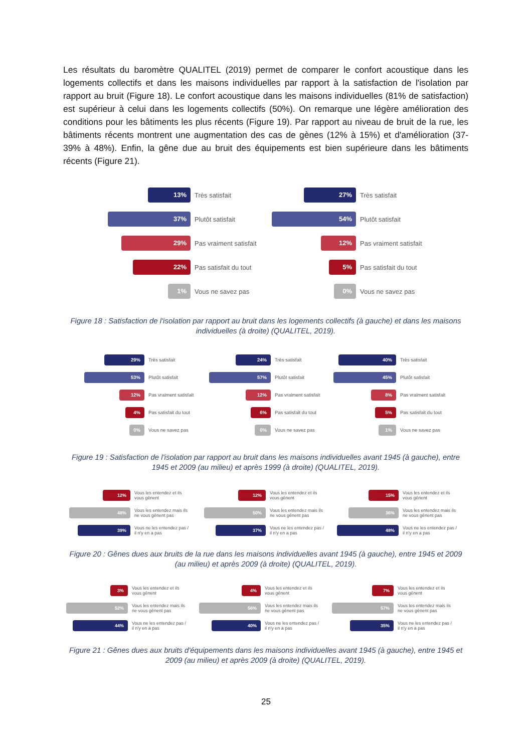Les résultats du baromètre QUALITEL (2019) permet de comparer le confort acoustique dans les logements collectifs et dans les maisons individuelles par rapport à la satisfaction de l'isolation par rapport au bruit (Figure 18). Le confort acoustique dans les maisons individuelles (81% de satisfaction) est supérieur à celui dans les logements collectifs (50%). On remarque une légère amélioration des conditions pour les bâtiments les plus récents (Figure 19). Par rapport au niveau de bruit de la rue, les bâtiments récents montrent une augmentation des cas de gènes (12% à 15%) et d'amélioration (37-39% à 48%). Enfin, la gêne due au bruit des équipements est bien supérieure dans les bâtiments récents (Figure 21).
13%
Très satisfait
37%
Plutôt satisfait
29%
Pas vraiment satisfait
22%
Pas satisfait du tout
1%
Vous ne savez pas
27%
Très satisfait
54%
Plutôt satisfait
12%
Pas vraiment satisfait
5%
Pas satisfait du tout
0%
Vous ne savez pas
Figure 18 : Satisfaction de l'isolation par rapport au bruit dans les logements collectifs (à gauche) et dans les maisons individuelles (à droite) (QUALITEL, 2019).
29%
Très satisfait
53%
Plutôt satisfait
12%
Pas vraiment satisfait
4%
Pas satisfait du tout
0%
Vous ne savez pas
24%
Très satisfait
57%
Plutôt satisfait
12%
Pas vraiment satisfait
6%
Pas satisfait du tout
0%
Vous ne savez pas
40%
Très satisfait
45%
Plutôt satisfait
8%
Pas vraiment satisfait
5%
Pas satisfait du tout
1%
Vous ne savez pas
Figure 19 : Satisfaction de l'isolation par rapport au bruit dans les maisons individuelles avant 1945 (à gauche), entre 1945 et 2009 (au milieu) et après 1999 (à droite) (QUALITEL, 2019).
12%
Vous les entendez et ils
vous gênent
48%
Vous les entendez mais ils
ne vous gênent pas
39%
Vous ne les entendez pas /
il n'y en a pas
12%
Vous les entendez et ils
vous gênent
50%
Vous les entendez mais ils
ne vous gênent pas
37%
Vous ne les entendez pas /
il n'y en a pas
15%
Vous les entendez et ils
vous gênent
36%
Vous les entendez mais ils
ne vous gênent pas
48%
Vous ne les entendez pas /
il n'y en a pas
Figure 20 : Gênes dues aux bruits de la rue dans les maisons individuelles avant 1945 (à gauche), entre 1945 et 2009 (au milieu) et après 2009 (à droite) (QUALITEL, 2019).
3%
Vous les entendez et ils
vous gênent
52%
Vous les entendez mais ils
ne vous gênent pas
44%
Vous ne les entendez pas /
il n'y en a pas
4%
Vous les entendez et ils
vous gênent
56%
Vous les entendez mais ils
ne vous gênent pas
40%
Vous ne les entendez pas /
il n'y en a pas
7%
Vous les entendez et ils
vous gênent
57%
Vous les entendez mais ils
ne vous gênent pas
35%
Vous ne les entendez pas /
il n'y en a pas
Figure 21 : Gênes dues aux bruits d'équipements dans les maisons individuelles avant 1945 (à gauche), entre 1945 et 2009 (au milieu) et après 2009 (à droite) (QUALITEL, 2019).
25